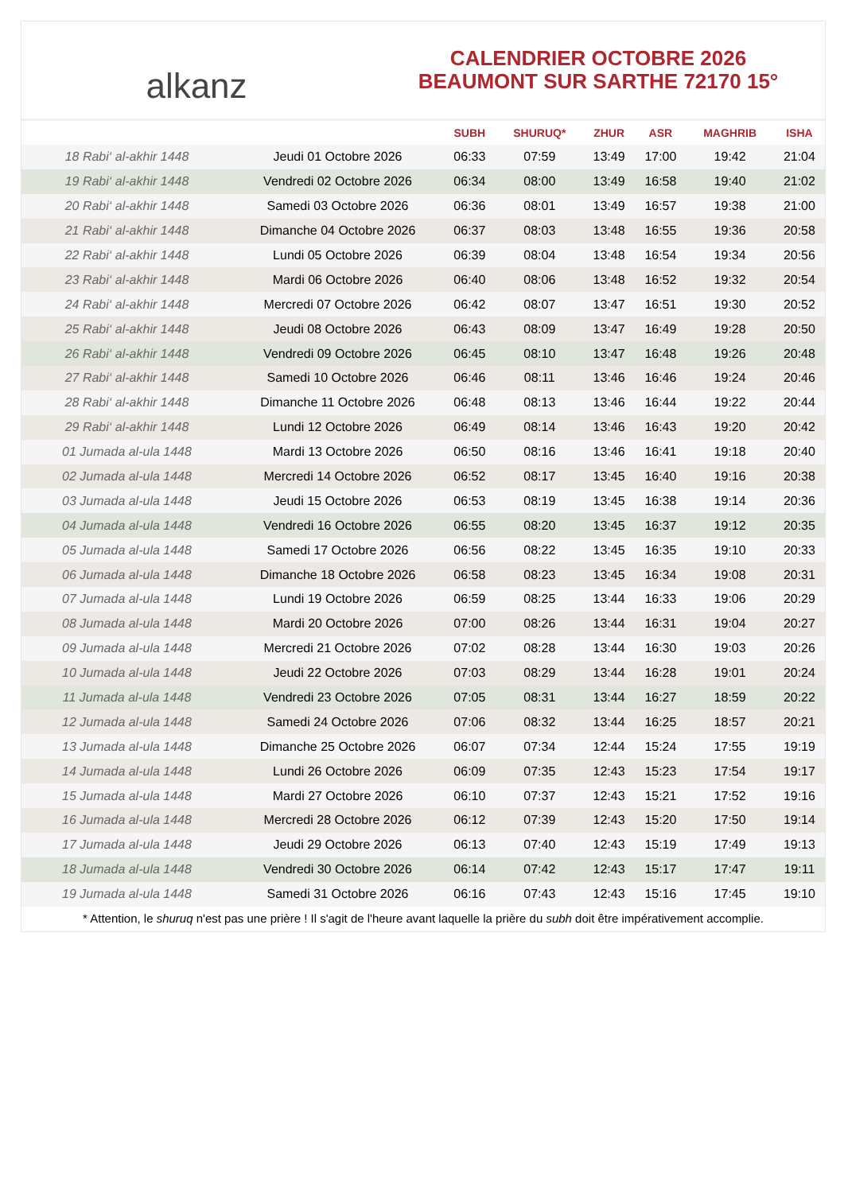alkanz
CALENDRIER OCTOBRE 2026
BEAUMONT SUR SARTHE 72170 15°
| | | SUBH | SHURUQ* | ZHUR | ASR | MAGHRIB | ISHA |
| --- | --- | --- | --- | --- | --- | --- | --- |
| 18 Rabi‘ al-akhir 1448 | Jeudi 01 Octobre 2026 | 06:33 | 07:59 | 13:49 | 17:00 | 19:42 | 21:04 |
| 19 Rabi‘ al-akhir 1448 | Vendredi 02 Octobre 2026 | 06:34 | 08:00 | 13:49 | 16:58 | 19:40 | 21:02 |
| 20 Rabi‘ al-akhir 1448 | Samedi 03 Octobre 2026 | 06:36 | 08:01 | 13:49 | 16:57 | 19:38 | 21:00 |
| 21 Rabi‘ al-akhir 1448 | Dimanche 04 Octobre 2026 | 06:37 | 08:03 | 13:48 | 16:55 | 19:36 | 20:58 |
| 22 Rabi‘ al-akhir 1448 | Lundi 05 Octobre 2026 | 06:39 | 08:04 | 13:48 | 16:54 | 19:34 | 20:56 |
| 23 Rabi‘ al-akhir 1448 | Mardi 06 Octobre 2026 | 06:40 | 08:06 | 13:48 | 16:52 | 19:32 | 20:54 |
| 24 Rabi‘ al-akhir 1448 | Mercredi 07 Octobre 2026 | 06:42 | 08:07 | 13:47 | 16:51 | 19:30 | 20:52 |
| 25 Rabi‘ al-akhir 1448 | Jeudi 08 Octobre 2026 | 06:43 | 08:09 | 13:47 | 16:49 | 19:28 | 20:50 |
| 26 Rabi‘ al-akhir 1448 | Vendredi 09 Octobre 2026 | 06:45 | 08:10 | 13:47 | 16:48 | 19:26 | 20:48 |
| 27 Rabi‘ al-akhir 1448 | Samedi 10 Octobre 2026 | 06:46 | 08:11 | 13:46 | 16:46 | 19:24 | 20:46 |
| 28 Rabi‘ al-akhir 1448 | Dimanche 11 Octobre 2026 | 06:48 | 08:13 | 13:46 | 16:44 | 19:22 | 20:44 |
| 29 Rabi‘ al-akhir 1448 | Lundi 12 Octobre 2026 | 06:49 | 08:14 | 13:46 | 16:43 | 19:20 | 20:42 |
| 01 Jumada al-ula 1448 | Mardi 13 Octobre 2026 | 06:50 | 08:16 | 13:46 | 16:41 | 19:18 | 20:40 |
| 02 Jumada al-ula 1448 | Mercredi 14 Octobre 2026 | 06:52 | 08:17 | 13:45 | 16:40 | 19:16 | 20:38 |
| 03 Jumada al-ula 1448 | Jeudi 15 Octobre 2026 | 06:53 | 08:19 | 13:45 | 16:38 | 19:14 | 20:36 |
| 04 Jumada al-ula 1448 | Vendredi 16 Octobre 2026 | 06:55 | 08:20 | 13:45 | 16:37 | 19:12 | 20:35 |
| 05 Jumada al-ula 1448 | Samedi 17 Octobre 2026 | 06:56 | 08:22 | 13:45 | 16:35 | 19:10 | 20:33 |
| 06 Jumada al-ula 1448 | Dimanche 18 Octobre 2026 | 06:58 | 08:23 | 13:45 | 16:34 | 19:08 | 20:31 |
| 07 Jumada al-ula 1448 | Lundi 19 Octobre 2026 | 06:59 | 08:25 | 13:44 | 16:33 | 19:06 | 20:29 |
| 08 Jumada al-ula 1448 | Mardi 20 Octobre 2026 | 07:00 | 08:26 | 13:44 | 16:31 | 19:04 | 20:27 |
| 09 Jumada al-ula 1448 | Mercredi 21 Octobre 2026 | 07:02 | 08:28 | 13:44 | 16:30 | 19:03 | 20:26 |
| 10 Jumada al-ula 1448 | Jeudi 22 Octobre 2026 | 07:03 | 08:29 | 13:44 | 16:28 | 19:01 | 20:24 |
| 11 Jumada al-ula 1448 | Vendredi 23 Octobre 2026 | 07:05 | 08:31 | 13:44 | 16:27 | 18:59 | 20:22 |
| 12 Jumada al-ula 1448 | Samedi 24 Octobre 2026 | 07:06 | 08:32 | 13:44 | 16:25 | 18:57 | 20:21 |
| 13 Jumada al-ula 1448 | Dimanche 25 Octobre 2026 | 06:07 | 07:34 | 12:44 | 15:24 | 17:55 | 19:19 |
| 14 Jumada al-ula 1448 | Lundi 26 Octobre 2026 | 06:09 | 07:35 | 12:43 | 15:23 | 17:54 | 19:17 |
| 15 Jumada al-ula 1448 | Mardi 27 Octobre 2026 | 06:10 | 07:37 | 12:43 | 15:21 | 17:52 | 19:16 |
| 16 Jumada al-ula 1448 | Mercredi 28 Octobre 2026 | 06:12 | 07:39 | 12:43 | 15:20 | 17:50 | 19:14 |
| 17 Jumada al-ula 1448 | Jeudi 29 Octobre 2026 | 06:13 | 07:40 | 12:43 | 15:19 | 17:49 | 19:13 |
| 18 Jumada al-ula 1448 | Vendredi 30 Octobre 2026 | 06:14 | 07:42 | 12:43 | 15:17 | 17:47 | 19:11 |
| 19 Jumada al-ula 1448 | Samedi 31 Octobre 2026 | 06:16 | 07:43 | 12:43 | 15:16 | 17:45 | 19:10 |
* Attention, le shuruq n'est pas une prière ! Il s'agit de l'heure avant laquelle la prière du subh doit être impérativement accomplie.